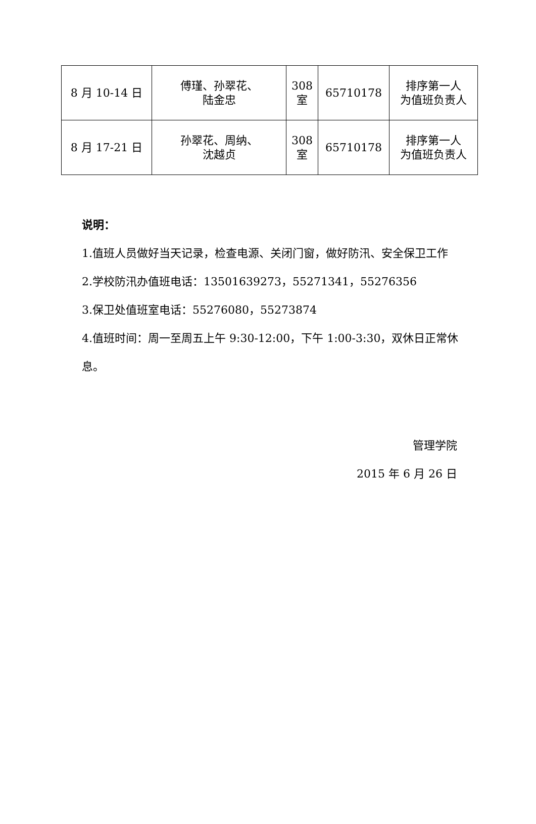| 8 月 10-14 日 | 傅瑾、孙翠花、 陆金忠 | 308 室 | 65710178 | 排序第一人 为值班负责人 |
| 8 月 17-21 日 | 孙翠花、周纳、 沈越贞 | 308 室 | 65710178 | 排序第一人 为值班负责人 |
说明：
1.值班人员做好当天记录，检查电源、关闭门窗，做好防汛、安全保卫工作
2.学校防汛办值班电话：13501639273，55271341，55276356
3.保卫处值班室电话：55276080，55273874
4.值班时间：周一至周五上午 9:30-12:00，下午 1:00-3:30，双休日正常休息。
管理学院
2015 年 6 月 26 日